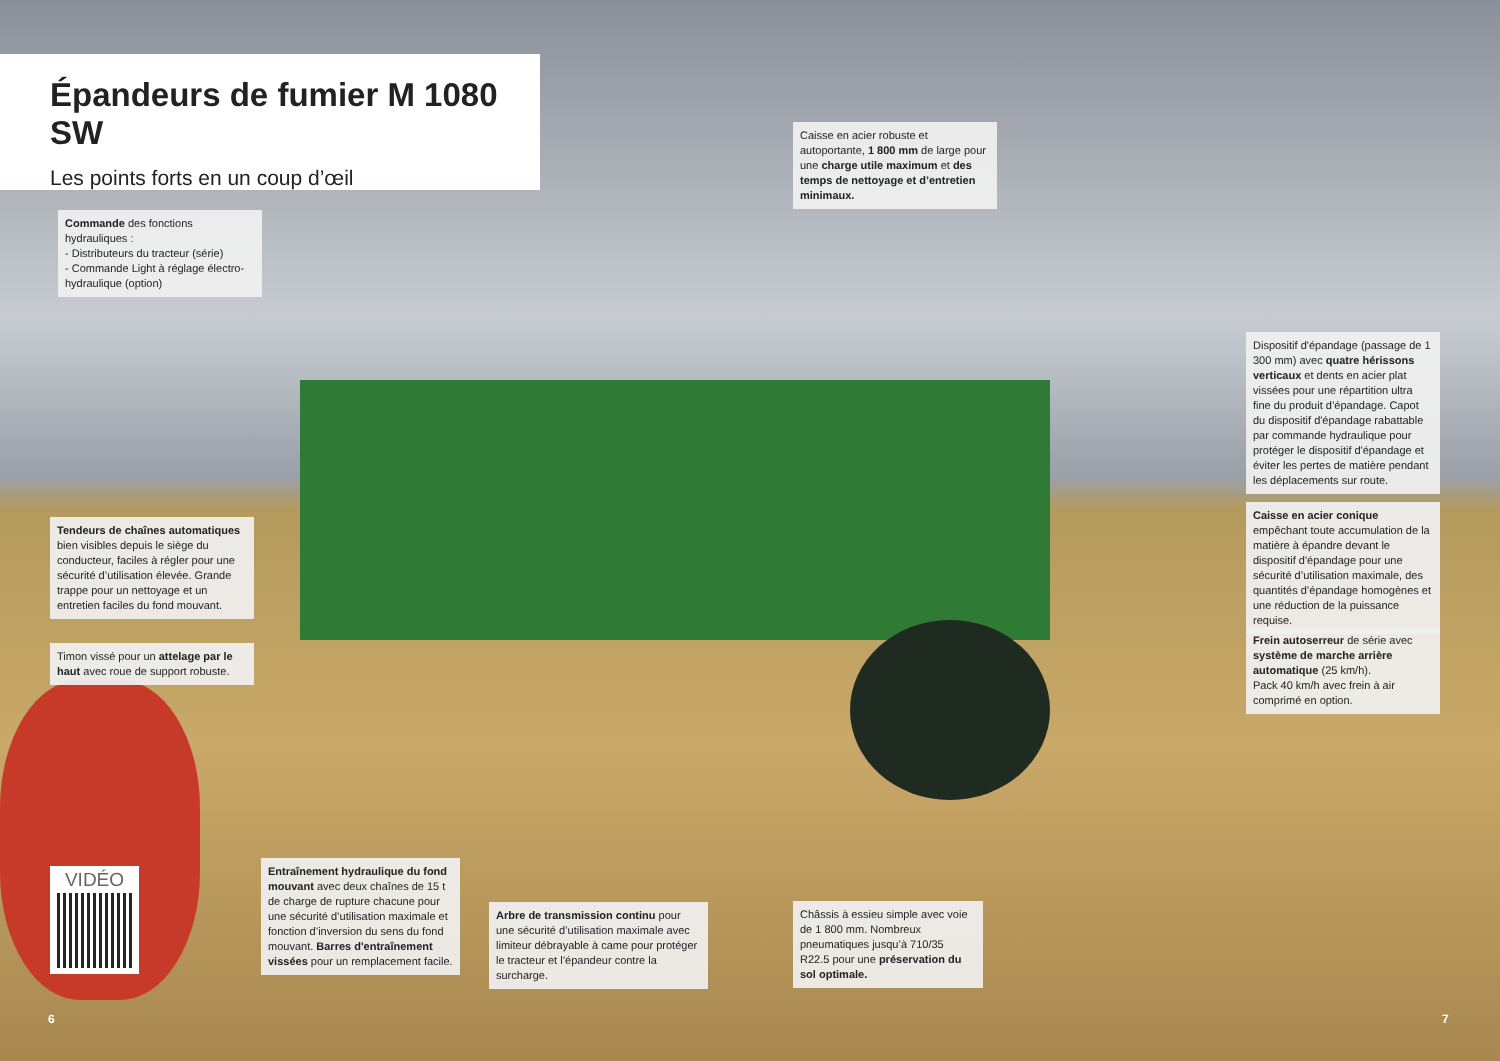Épandeurs de fumier M 1080 SW
Les points forts en un coup d’œil
Commande des fonctions hydrauliques :
- Distributeurs du tracteur (série)
- Commande Light à réglage électro-hydraulique (option)
Caisse en acier robuste et autoportante, 1 800 mm de large pour une charge utile maximum et des temps de nettoyage et d’entretien minimaux.
Dispositif d'épandage (passage de 1 300 mm) avec quatre hérissons verticaux et dents en acier plat vissées pour une répartition ultra fine du produit d’épandage. Capot du dispositif d'épandage rabattable par commande hydraulique pour protéger le dispositif d'épandage et éviter les pertes de matière pendant les déplacements sur route.
Tendeurs de chaînes automatiques bien visibles depuis le siège du conducteur, faciles à régler pour une sécurité d’utilisation élevée. Grande trappe pour un nettoyage et un entretien faciles du fond mouvant.
Caisse en acier conique empêchant toute accumulation de la matière à épandre devant le dispositif d'épandage pour une sécurité d’utilisation maximale, des quantités d’épandage homogènes et une réduction de la puissance requise.
Timon vissé pour un attelage par le haut avec roue de support robuste.
Frein autoserreur de série avec système de marche arrière automatique (25 km/h).
Pack 40 km/h avec frein à air comprimé en option.
VIDÉO
Entraînement hydraulique du fond mouvant avec deux chaînes de 15 t de charge de rupture chacune pour une sécurité d’utilisation maximale et fonction d’inversion du sens du fond mouvant. Barres d'entraînement vissées pour un remplacement facile.
Arbre de transmission continu pour une sécurité d’utilisation maximale avec limiteur débrayable à came pour protéger le tracteur et l’épandeur contre la surcharge.
Châssis à essieu simple avec voie de 1 800 mm. Nombreux pneumatiques jusqu’à 710/35 R22.5 pour une préservation du sol optimale.
6 7